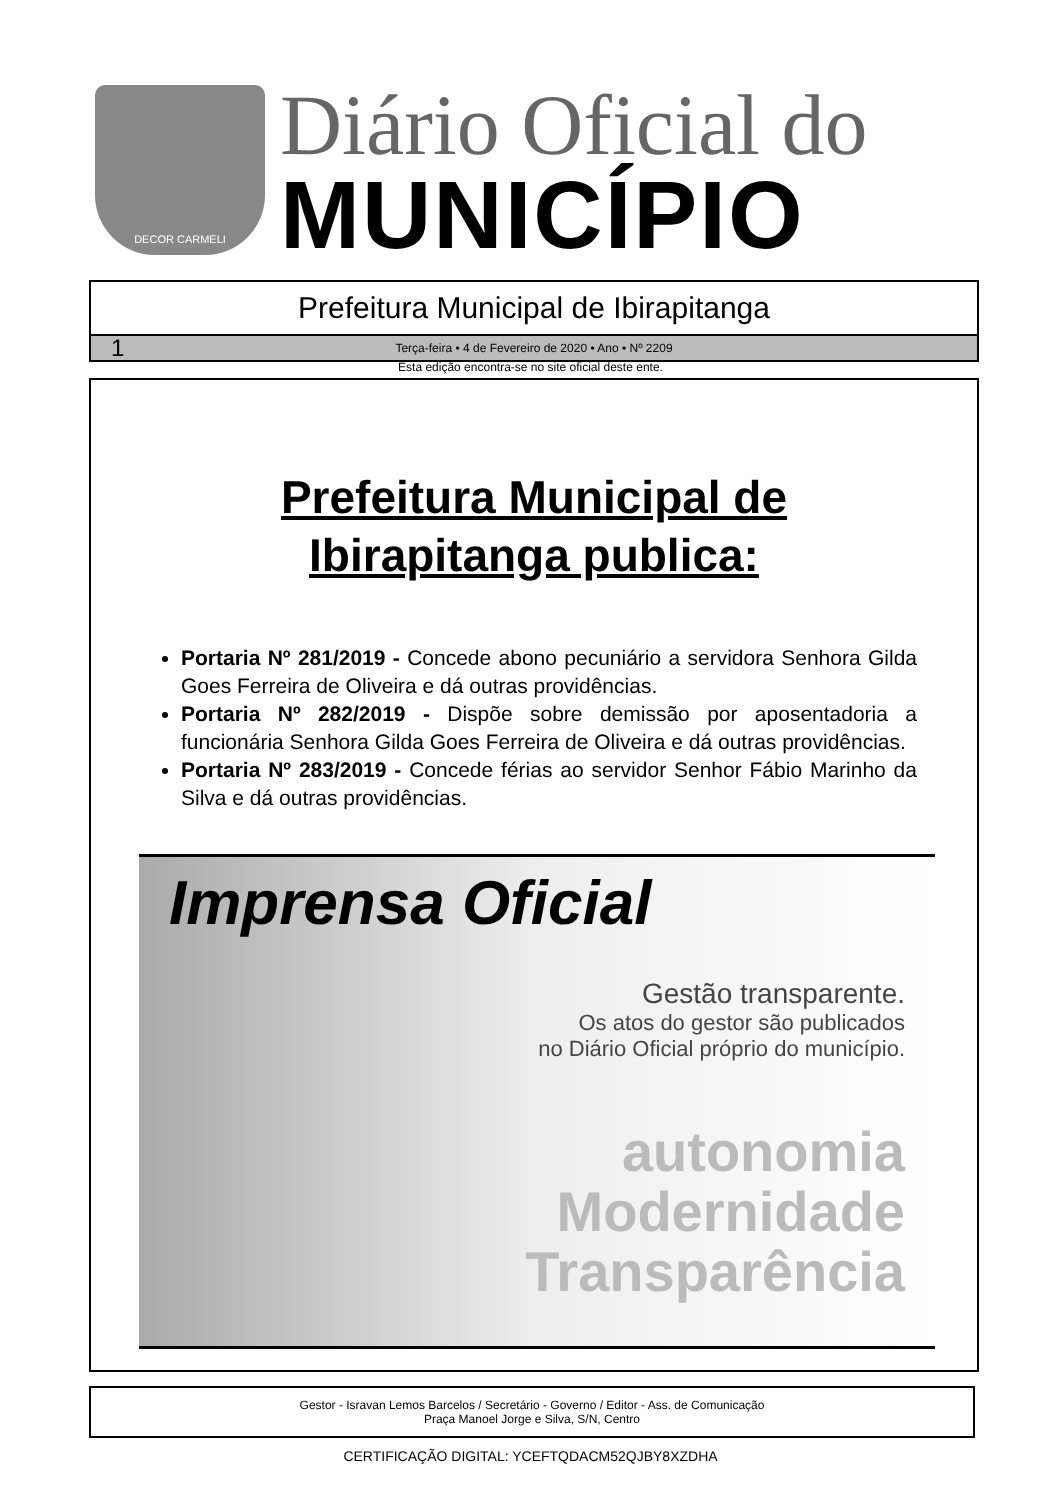DECOR CARMELI
Diário Oficial do
MUNICÍPIO
Prefeitura Municipal de Ibirapitanga
1 Terça-feira • 4 de Fevereiro de 2020 • Ano • Nº 2209
Esta edição encontra-se no site oficial deste ente.
Prefeitura Municipal de
Ibirapitanga publica:
Portaria Nº 281/2019 - Concede abono pecuniário a servidora Senhora Gilda Goes Ferreira de Oliveira e dá outras providências.
Portaria Nº 282/2019 - Dispõe sobre demissão por aposentadoria a funcionária Senhora Gilda Goes Ferreira de Oliveira e dá outras providências.
Portaria Nº 283/2019 - Concede férias ao servidor Senhor Fábio Marinho da Silva e dá outras providências.
Imprensa Oficial
Gestão transparente.
Os atos do gestor são publicados
no Diário Oficial próprio do município.
autonomia
Modernidade
Transparência
Gestor - Isravan Lemos Barcelos / Secretário - Governo / Editor - Ass. de Comunicação
Praça Manoel Jorge e Silva, S/N, Centro
CERTIFICAÇÃO DIGITAL: YCEFTQDACM52QJBY8XZDHA